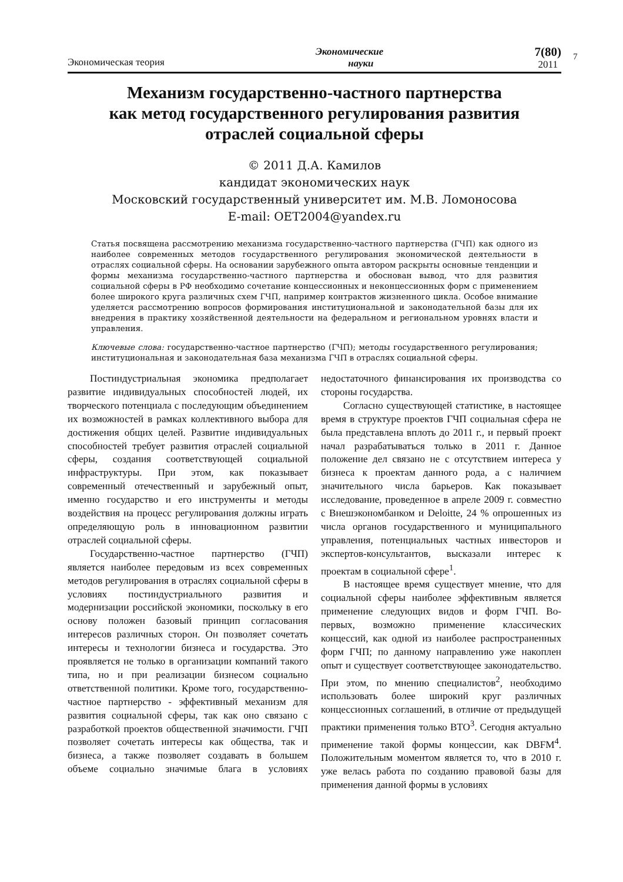Экономическая теория Экономические
науки 7(80)
2011
7
Механизм государственно-частного партнерства
как метод государственного регулирования развития
отраслей социальной сферы
© 2011 Д.А. Камилов
кандидат экономических наук
Московский государственный университет им. М.В. Ломоносова
E-mail: OET2004@yandex.ru
Статья посвящена рассмотрению механизма государственно-частного партнерства (ГЧП) как одного из наиболее современных методов государственного регулирования экономической деятельности в отраслях социальной сферы. На основании зарубежного опыта автором раскрыты основные тенденции и формы механизма государственно-частного партнерства и обоснован вывод, что для развития социальной сферы в РФ необходимо сочетание концессионных и неконцессионных форм с применением более широкого круга различных схем ГЧП, например контрактов жизненного цикла. Особое внимание уделяется рассмотрению вопросов формирования институциональной и законодательной базы для их внедрения в практику хозяйственной деятельности на федеральном и региональном уровнях власти и управления.
Ключевые слова: государственно-частное партнерство (ГЧП); методы государственного регулирования; институциональная и законодательная база механизма ГЧП в отраслях социальной сферы.
Постиндустриальная экономика предполагает развитие индивидуальных способностей людей, их творческого потенциала с последующим объединением их возможностей в рамках коллективного выбора для достижения общих целей. Развитие индивидуальных способностей требует развития отраслей социальной сферы, создания соответствующей социальной инфраструктуры. При этом, как показывает современный отечественный и зарубежный опыт, именно государство и его инструменты и методы воздействия на процесс регулирования должны играть определяющую роль в инновационном развитии отраслей социальной сферы.
Государственно-частное партнерство (ГЧП) является наиболее передовым из всех современных методов регулирования в отраслях социальной сферы в условиях постиндустриального развития и модернизации российской экономики, поскольку в его основу положен базовый принцип согласования интересов различных сторон. Он позволяет сочетать интересы и технологии бизнеса и государства. Это проявляется не только в организации компаний такого типа, но и при реализации бизнесом социально ответственной политики. Кроме того, государственно-частное партнерство - эффективный механизм для развития социальной сферы, так как оно связано с разработкой проектов общественной значимости. ГЧП позволяет сочетать интересы как общества, так и бизнеса, а также позволяет создавать в большем объеме социально значимые блага в условиях недостаточного финансирования их производства со стороны государства.
Согласно существующей статистике, в настоящее время в структуре проектов ГЧП социальная сфера не была представлена вплоть до 2011 г., и первый проект начал разрабатываться только в 2011 г. Данное положение дел связано не с отсутствием интереса у бизнеса к проектам данного рода, а с наличием значительного числа барьеров. Как показывает исследование, проведенное в апреле 2009 г. совместно с Внешэкономбанком и Deloitte, 24 % опрошенных из числа органов государственного и муниципального управления, потенциальных частных инвесторов и экспертов-консультантов, высказали интерес к проектам в социальной сфере<sup>1</sup>.
В настоящее время существует мнение, что для социальной сферы наиболее эффективным является применение следующих видов и форм ГЧП. Во-первых, возможно применение классических концессий, как одной из наиболее распространенных форм ГЧП; по данному направлению уже накоплен опыт и существует соответствующее законодательство. При этом, по мнению специалистов<sup>2</sup>, необходимо использовать более широкий круг различных концессионных соглашений, в отличие от предыдущей практики применения только ВТО<sup>3</sup>. Сегодня актуально применение такой формы концессии, как DBFM<sup>4</sup>. Положительным моментом является то, что в 2010 г. уже велась работа по созданию правовой базы для применения данной формы в условиях